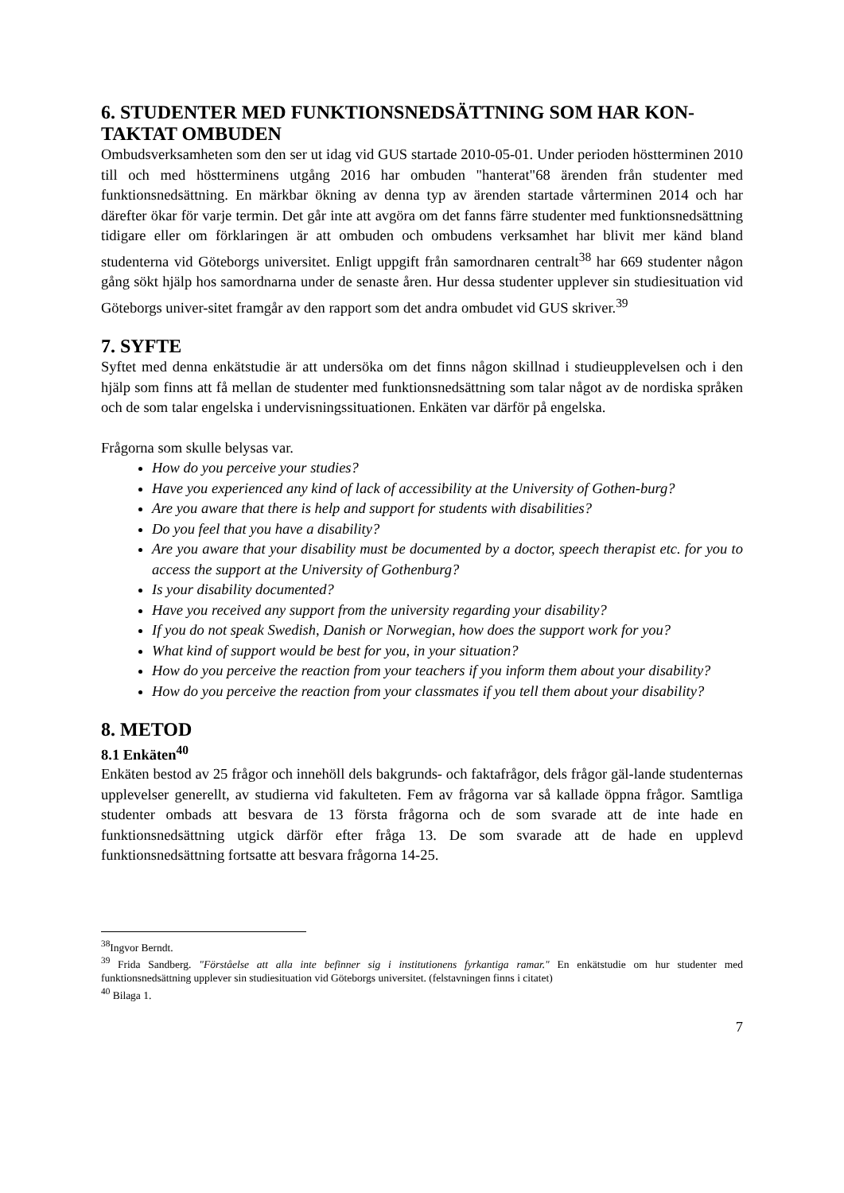6. STUDENTER MED FUNKTIONSNEDSÄTTNING SOM HAR KON-
TAKTAT OMBUDEN
Ombudsverksamheten som den ser ut idag vid GUS startade 2010-05-01. Under perioden höstterminen 2010 till och med höstterminens utgång 2016 har ombuden "hanterat"68 ärenden från studenter med funktionsnedsättning. En märkbar ökning av denna typ av ärenden startade vårterminen 2014 och har därefter ökar för varje termin. Det går inte att avgöra om det fanns färre studenter med funktionsnedsättning tidigare eller om förklaringen är att ombuden och ombudens verksamhet har blivit mer känd bland studenterna vid Göteborgs universitet. Enligt uppgift från samordnaren centralt<sup>38</sup> har 669 studenter någon gång sökt hjälp hos samordnarna under de senaste åren. Hur dessa studenter upplever sin studiesituation vid Göteborgs univer-sitet framgår av den rapport som det andra ombudet vid GUS skriver.<sup>39</sup>
7. SYFTE
Syftet med denna enkätstudie är att undersöka om det finns någon skillnad i studieupplevelsen och i den hjälp som finns att få mellan de studenter med funktionsnedsättning som talar något av de nordiska språken och de som talar engelska i undervisningssituationen. Enkäten var därför på engelska.
Frågorna som skulle belysas var.
How do you perceive your studies?
Have you experienced any kind of lack of accessibility at the University of Gothen-burg?
Are you aware that there is help and support for students with disabilities?
Do you feel that you have a disability?
Are you aware that your disability must be documented by a doctor, speech therapist etc. for you to access the support at the University of Gothenburg?
Is your disability documented?
Have you received any support from the university regarding your disability?
If you do not speak Swedish, Danish or Norwegian, how does the support work for you?
What kind of support would be best for you, in your situation?
How do you perceive the reaction from your teachers if you inform them about your disability?
How do you perceive the reaction from your classmates if you tell them about your disability?
8. METOD
8.1 Enkäten<sup>40</sup>
Enkäten bestod av 25 frågor och innehöll dels bakgrunds- och faktafrågor, dels frågor gäl-lande studenternas upplevelser generellt, av studierna vid fakulteten. Fem av frågorna var så kallade öppna frågor. Samtliga studenter ombads att besvara de 13 första frågorna och de som svarade att de inte hade en funktionsnedsättning utgick därför efter fråga 13. De som svarade att de hade en upplevd funktionsnedsättning fortsatte att besvara frågorna 14-25.
<sup>38</sup> Ingvor Berndt.
<sup>39</sup> Frida Sandberg. "Förståelse att alla inte befinner sig i institutionens fyrkantiga ramar." En enkätstudie om hur studenter med funktionsnedsättning upplever sin studiesituation vid Göteborgs universitet. (felstavningen finns i citatet)
<sup>40</sup> Bilaga 1.
7